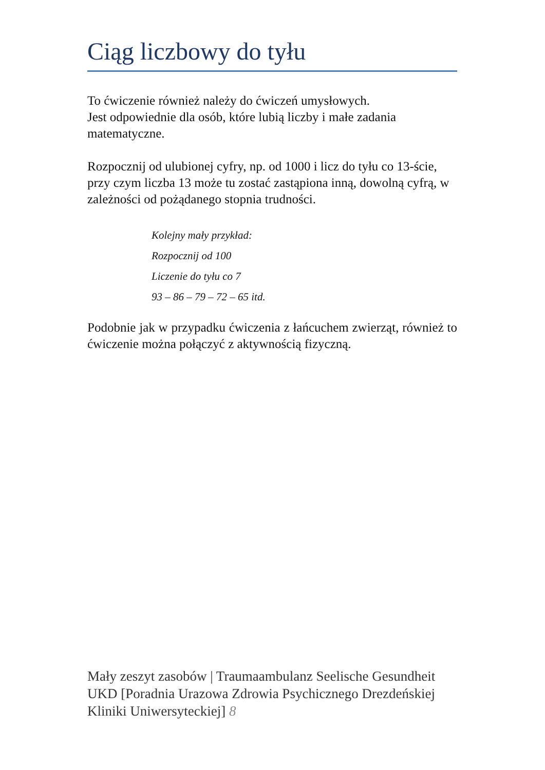Ciąg liczbowy do tyłu
To ćwiczenie również należy do ćwiczeń umysłowych.
Jest odpowiednie dla osób, które lubią liczby i małe zadania matematyczne.
Rozpocznij od ulubionej cyfry, np. od 1000 i licz do tyłu co 13-ście, przy czym liczba 13 może tu zostać zastąpiona inną, dowolną cyfrą, w zależności od pożądanego stopnia trudności.
Kolejny mały przykład:
Rozpocznij od 100
Liczenie do tyłu co 7
93 – 86 – 79 – 72 – 65 itd.
Podobnie jak w przypadku ćwiczenia z łańcuchem zwierząt, również to ćwiczenie można połączyć z aktywnością fizyczną.
Mały zeszyt zasobów | Traumaambulanz Seelische Gesundheit UKD [Poradnia Urazowa Zdrowia Psychicznego Drezdeńskiej Kliniki Uniwersyteckiej] 8